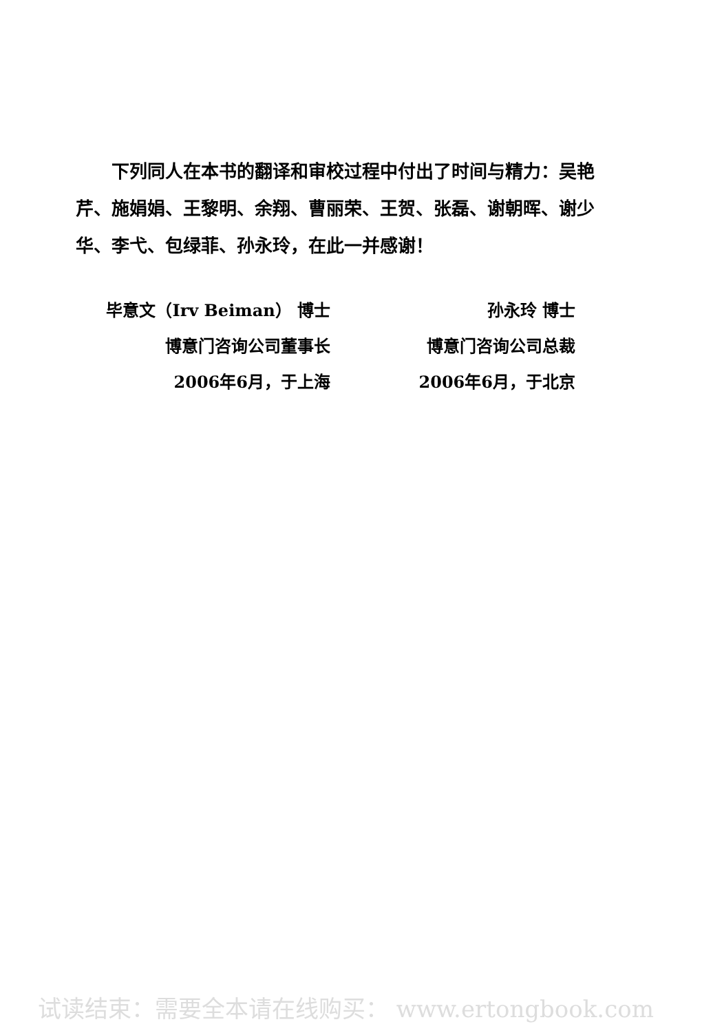下列同人在本书的翻译和审校过程中付出了时间与精力：吴艳芹、施娟娟、王黎明、余翔、曹丽荣、王贺、张磊、谢朝晖、谢少华、李弋、包绿菲、孙永玲，在此一并感谢！
毕意文（Irv Beiman） 博士
博意门咨询公司董事长
2006年6月，于上海
孙永玲 博士
博意门咨询公司总裁
2006年6月，于北京
试读结束：需要全本请在线购买： www.ertongbook.com